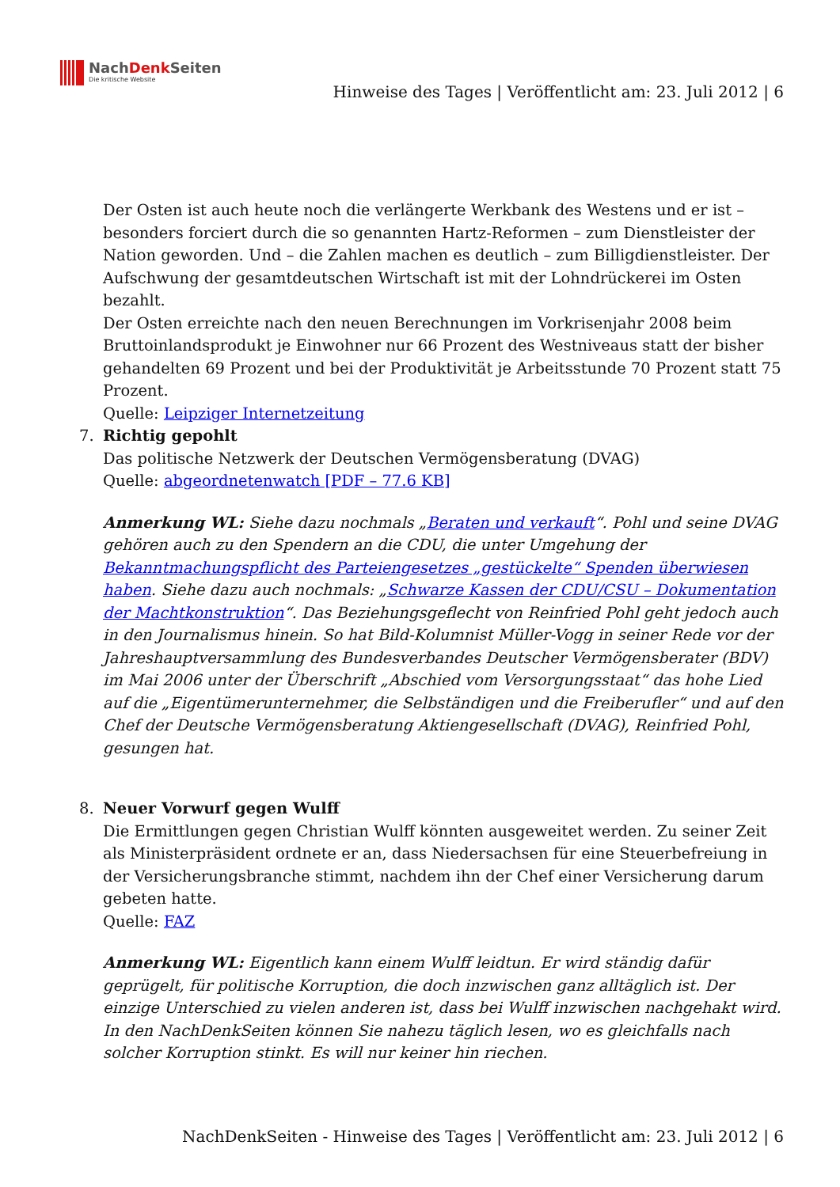NachDenk Seiten
Die kritische Website
Hinweise des Tages | Veröffentlicht am: 23. Juli 2012 | 6
Der Osten ist auch heute noch die verlängerte Werkbank des Westens und er ist – besonders forciert durch die so genannten Hartz-Reformen – zum Dienstleister der Nation geworden. Und – die Zahlen machen es deutlich – zum Billigdienstleister. Der Aufschwung der gesamtdeutschen Wirtschaft ist mit der Lohndrückerei im Osten bezahlt.
Der Osten erreichte nach den neuen Berechnungen im Vorkrisenjahr 2008 beim Bruttoinlandsprodukt je Einwohner nur 66 Prozent des Westniveaus statt der bisher gehandelten 69 Prozent und bei der Produktivität je Arbeitsstunde 70 Prozent statt 75 Prozent.
Quelle: Leipziger Internetzeitung
7. Richtig gepohlt
Das politische Netzwerk der Deutschen Vermögensberatung (DVAG)
Quelle: abgeordnetenwatch [PDF – 77.6 KB]
Anmerkung WL: Siehe dazu nochmals „Beraten und verkauft“. Pohl und seine DVAG gehören auch zu den Spendern an die CDU, die unter Umgehung der Bekanntmachungspflicht des Parteiengesetzes „gestückelte“ Spenden überwiesen haben. Siehe dazu auch nochmals: „Schwarze Kassen der CDU/CSU – Dokumentation der Machtkonstruktion“. Das Beziehungsgeflecht von Reinfried Pohl geht jedoch auch in den Journalismus hinein. So hat Bild-Kolumnist Müller-Vogg in seiner Rede vor der Jahreshauptversammlung des Bundesverbandes Deutscher Vermögensberater (BDV) im Mai 2006 unter der Überschrift „Abschied vom Versorgungsstaat“ das hohe Lied auf die „Eigentümerunternehmer, die Selbständigen und die Freiberufler“ und auf den Chef der Deutsche Vermögensberatung Aktiengesellschaft (DVAG), Reinfried Pohl, gesungen hat.
8. Neuer Vorwurf gegen Wulff
Die Ermittlungen gegen Christian Wulff könnten ausgeweitet werden. Zu seiner Zeit als Ministerpräsident ordnete er an, dass Niedersachsen für eine Steuerbefreiung in der Versicherungsbranche stimmt, nachdem ihn der Chef einer Versicherung darum gebeten hatte.
Quelle: FAZ
Anmerkung WL: Eigentlich kann einem Wulff leidtun. Er wird ständig dafür geprügelt, für politische Korruption, die doch inzwischen ganz alltäglich ist. Der einzige Unterschied zu vielen anderen ist, dass bei Wulff inzwischen nachgehakt wird. In den NachDenkSeiten können Sie nahezu täglich lesen, wo es gleichfalls nach solcher Korruption stinkt. Es will nur keiner hin riechen.
NachDenkSeiten - Hinweise des Tages | Veröffentlicht am: 23. Juli 2012 | 6